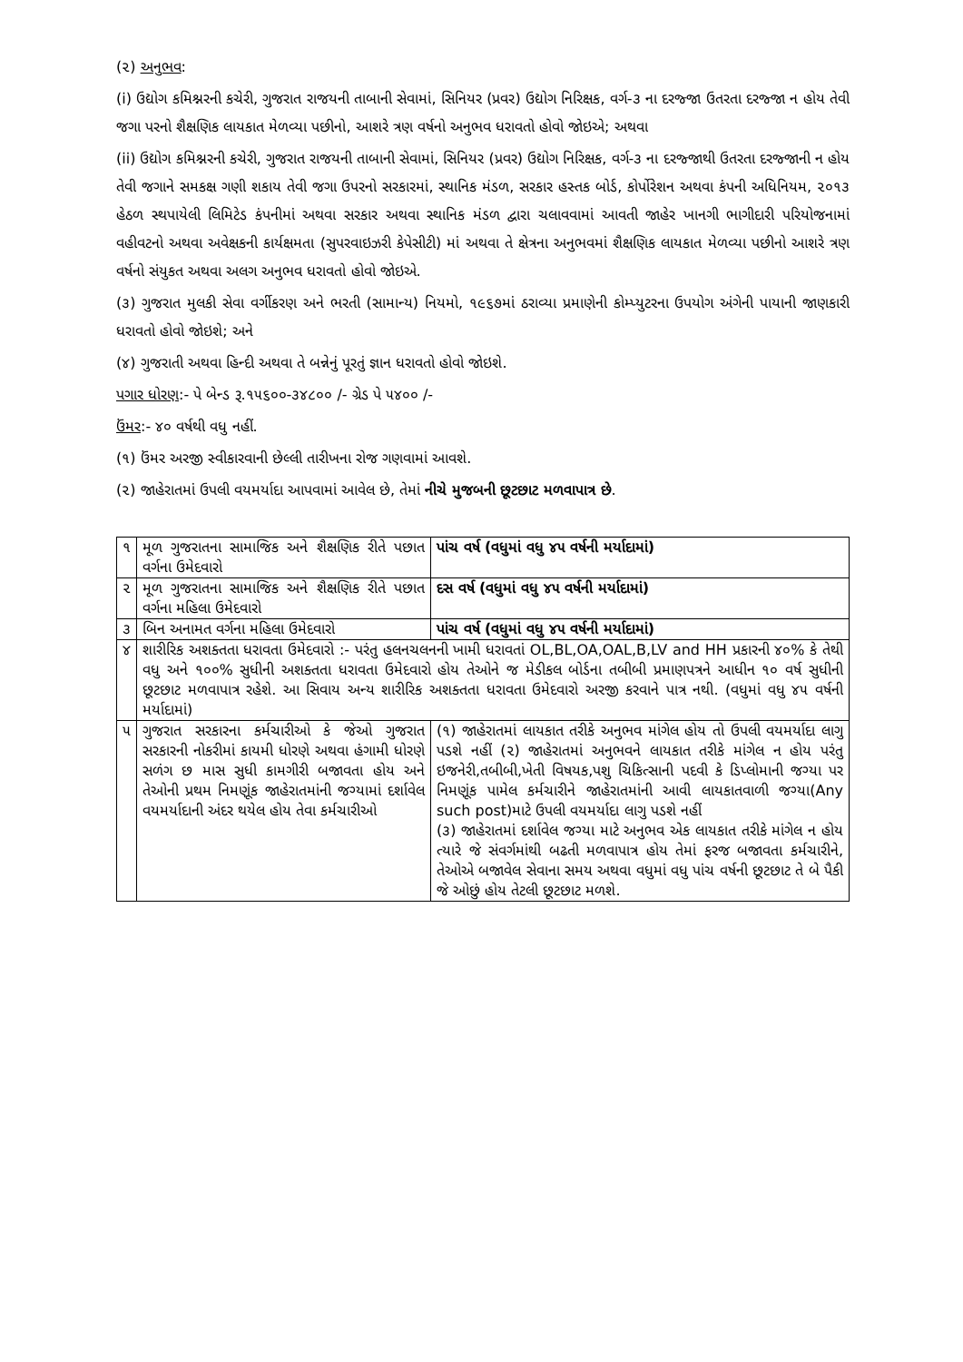(૨) અનુભવ:
(i) ઉદ્યોગ કમિશ્નરની કચેરી, ગુજરાત રાજયની તાબાની સેવામાં, સિનિયર (પ્રવર) ઉદ્યોગ નિરિક્ષક, વર્ગ-૩ ના દરજ્જા ઉતરતા દરજ્જા ન હોય તેવી જગા પરનો શૈક્ષણિક લાયકાત મેળવ્યા પછીનો, આશરે ત્રણ વર્ષનો અનુભવ ધરાવતો હોવો જોઇએ; અથવા
(ii) ઉદ્યોગ કમિશ્નરની કચેરી, ગુજરાત રાજયની તાબાની સેવામાં, સિનિયર (પ્રવર) ઉદ્યોગ નિરિક્ષક, વર્ગ-૩ ના દરજ્જાથી ઉતરતા દરજ્જાની ન હોય તેવી જગાને સમકક્ષ ગણી શકાય તેવી જગા ઉપરનો સરકારમાં, સ્થાનિક મંડળ, સરકાર હસ્તક બોર્ડ, કોર્પોરેશન અથવા કંપની અધિનિયમ, ૨૦૧૩ હેઠળ સ્થપાયેલી લિમિટેડ કંપનીમાં અથવા સરકાર અથવા સ્થાનિક મંડળ દ્વારા ચલાવવામાં આવતી જાહેર ખાનગી ભાગીદારી પરિયોજનામાં વહીવટનો અથવા અવેક્ષકની કાર્યક્ષમતા (સુપરવાઇઝરી કેપેસીટી) માં અથવા તે ક્ષેત્રના અનુભવમાં શૈક્ષણિક લાયકાત મેળવ્યા પછીનો આશરે ત્રણ વર્ષનો સંયુકત અથવા અલગ અનુભવ ધરાવતો હોવો જોઇએ.
(૩) ગુજરાત મુલકી સેવા વર્ગીકરણ અને ભરતી (સામાન્ય) નિયમો, ૧૯૬૭માં ઠરાવ્યા પ્રમાણેની કોમ્પ્યુટરના ઉપયોગ અંગેની પાયાની જાણકારી ધરાવતો હોવો જોઇશે; અને
(૪) ગુજરાતી અથવા હિન્દી અથવા તે બન્નેનું પૂરતું જ્ઞાન ધરાવતો હોવો જોઇશે.
પગાર ધોરણ:- પે બેન્ડ રૂ.૧૫૬૦૦-૩૪૮૦૦ /- ગ્રેડ પે ૫૪૦૦ /-
ઉંમર:- ૪૦ વર્ષથી વધુ નહીં.
(૧) ઉંમર અરજી સ્વીકારવાની છેલ્લી તારીખના રોજ ગણવામાં આવશે.
(૨) જાહેરાતમાં ઉપલી વયમર્યાદા આપવામાં આવેલ છે, તેમાં નીચે મુજબની છૂટછાટ મળવાપાત્ર છે.
| ૧ | મૂળ ગુજરાતના સામાજિક અને શૈક્ષણિક રીતે પછાત વર્ગના ઉમેદવારો | પાંચ વર્ષ (વધુમાં વધુ ૪૫ વર્ષની મર્યાદામાં) |
| ૨ | મૂળ ગુજરાતના સામાજિક અને શૈક્ષણિક રીતે પછાત વર્ગના મહિલા ઉમેદવારો | દસ વર્ષ (વધુમાં વધુ ૪૫ વર્ષની મર્યાદામાં) |
| ૩ | બિન અનામત વર્ગના મહિલા ઉમેદવારો | પાંચ વર્ષ (વધુમાં વધુ ૪૫ વર્ષની મર્યાદામાં) |
| ૪ | શારીરિક અશક્તતા ધરાવતા ઉમેદવારો :- પરંતુ હલનચલનની ખામી ધરાવતાં OL,BL,OA,OAL,B,LV and HH પ્રકારની ૪૦% કે તેથી વધુ અને ૧૦૦% સુધીની અશક્તતા ધરાવતા ઉમેદવારો હોય તેઓને જ મેડીકલ બોર્ડના તબીબી પ્રમાણપત્રને આધીન ૧૦ વર્ષ સુધીની છૂટછાટ મળવાપાત્ર રહેશે. આ સિવાય અન્ય શારીરિક અશક્તતા ધરાવતા ઉમેદવારો અરજી કરવાને પાત્ર નથી. (વધુમાં વધુ ૪૫ વર્ષની મર્યાદામાં) | |
| ૫ | ગુજરાત સરકારના કર્મચારીઓ કે જેઓ ગુજરાત સરકારની નોકરીમાં કાયમી ધોરણે અથવા હંગામી ધોરણે સળંગ છ માસ સુધી કામગીરી બજાવતા હોય અને તેઓની પ્રથમ નિમણૂંક જાહેરાતમાંની જગ્યામાં દર્શાવેલ વયમર્યાદાની અંદર થયેલ હોય તેવા કર્મચારીઓ | (૧) જાહેરાતમાં લાયકાત તરીકે અનુભવ માંગેલ હોય તો ઉપલી વયમર્યાદા લાગુ પડશે નહીં (૨) જાહેરાતમાં અનુભવને લાયકાત તરીકે માંગેલ ન હોય પરંતુ ઇજનેરી,તબીબી,ખેતી વિષયક,પશુ ચિકિત્સાની પદવી કે ડિપ્લોમાની જગ્યા પર નિમણૂંક પામેલ કર્મચારીને જાહેરાતમાંની આવી લાયકાતવાળી જગ્યા(Any such post)માટે ઉપલી વયમર્યાદા લાગુ પડશે નહીં (૩) જાહેરાતમાં દર્શાવેલ જગ્યા માટે અનુભવ એક લાયકાત તરીકે માંગેલ ન હોય ત્યારે જે સંવર્ગમાંથી બઢતી મળવાપાત્ર હોય તેમાં ફરજ બજાવતા કર્મચારીને, તેઓએ બજાવેલ સેવાના સમય અથવા વધુમાં વધુ પાંચ વર્ષની છૂટછાટ તે બે પૈકી જે ઓછું હોય તેટલી છૂટછાટ મળશે. |